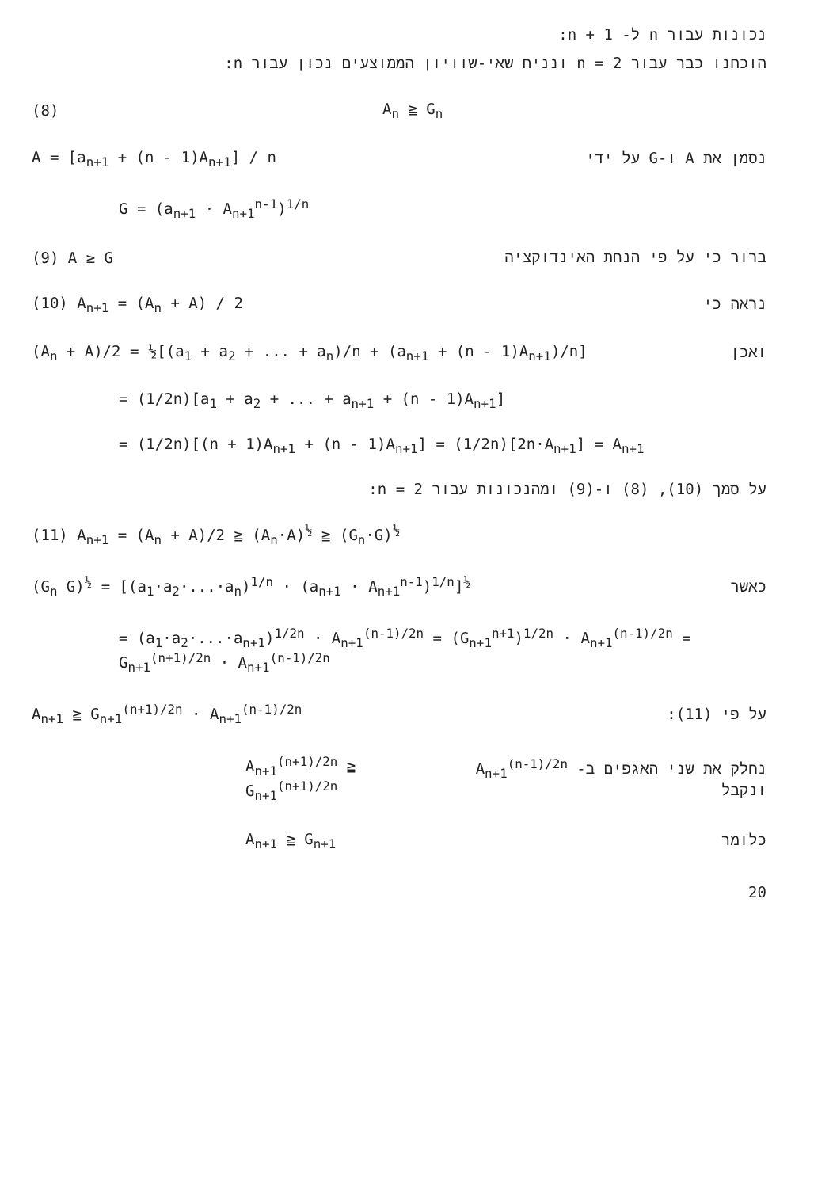נכונות עבור n ל- n + 1:
הוכחנו כבר עבור n = 2 ונניח שאי-שוויון הממוצעים נכון עבור n:
(8) A<sub>n</sub> ≧ G<sub>n</sub>
A = [a<sub>n+1</sub> + (n - 1)A<sub>n+1</sub>] / n נסמן את A ו-G על ידי
G = (a<sub>n+1</sub> · A<sub>n+1</sub><sup>n-1</sup>)<sup>1/n</sup>
(9) A ≥ G ברור כי על פי הנחת האינדוקציה
(10) A<sub>n+1</sub> = (A<sub>n</sub> + A) / 2 נראה כי
(A<sub>n</sub> + A)/2 = ½[(a<sub>1</sub> + a<sub>2</sub> + ... + a<sub>n</sub>)/n + (a<sub>n+1</sub> + (n - 1)A<sub>n+1</sub>)/n] ואכן
= (1/2n)[a<sub>1</sub> + a<sub>2</sub> + ... + a<sub>n+1</sub> + (n - 1)A<sub>n+1</sub>]
= (1/2n)[(n + 1)A<sub>n+1</sub> + (n - 1)A<sub>n+1</sub>] = (1/2n)[2n·A<sub>n+1</sub>] = A<sub>n+1</sub>
על סמך (10), (8) ו-(9) ומהנכונות עבור n = 2:
(11) A<sub>n+1</sub> = (A<sub>n</sub> + A)/2 ≧ (A<sub>n</sub>·A)<sup>½</sup> ≧ (G<sub>n</sub>·G)<sup>½</sup>
(G<sub>n</sub> G)<sup>½</sup> = [(a<sub>1</sub>·a<sub>2</sub>·...·a<sub>n</sub>)<sup>1/n</sup> · (a<sub>n+1</sub> · A<sub>n+1</sub><sup>n-1</sup>)<sup>1/n</sup>]<sup>½</sup> כאשר
= (a<sub>1</sub>·a<sub>2</sub>·...·a<sub>n+1</sub>)<sup>1/2n</sup> · A<sub>n+1</sub><sup>(n-1)/2n</sup> = (G<sub>n+1</sub><sup>n+1</sup>)<sup>1/2n</sup> · A<sub>n+1</sub><sup>(n-1)/2n</sup> = G<sub>n+1</sub><sup>(n+1)/2n</sup> · A<sub>n+1</sub><sup>(n-1)/2n</sup>
A<sub>n+1</sub> ≧ G<sub>n+1</sub><sup>(n+1)/2n</sup> · A<sub>n+1</sub><sup>(n-1)/2n</sup> על פי (11):
A<sub>n+1</sub><sup>(n+1)/2n</sup> ≧ G<sub>n+1</sub><sup>(n+1)/2n</sup> נחלק את שני האגפים ב- A<sub>n+1</sub><sup>(n-1)/2n</sup> ונקבל
A<sub>n+1</sub> ≧ G<sub>n+1</sub> כלומר
20